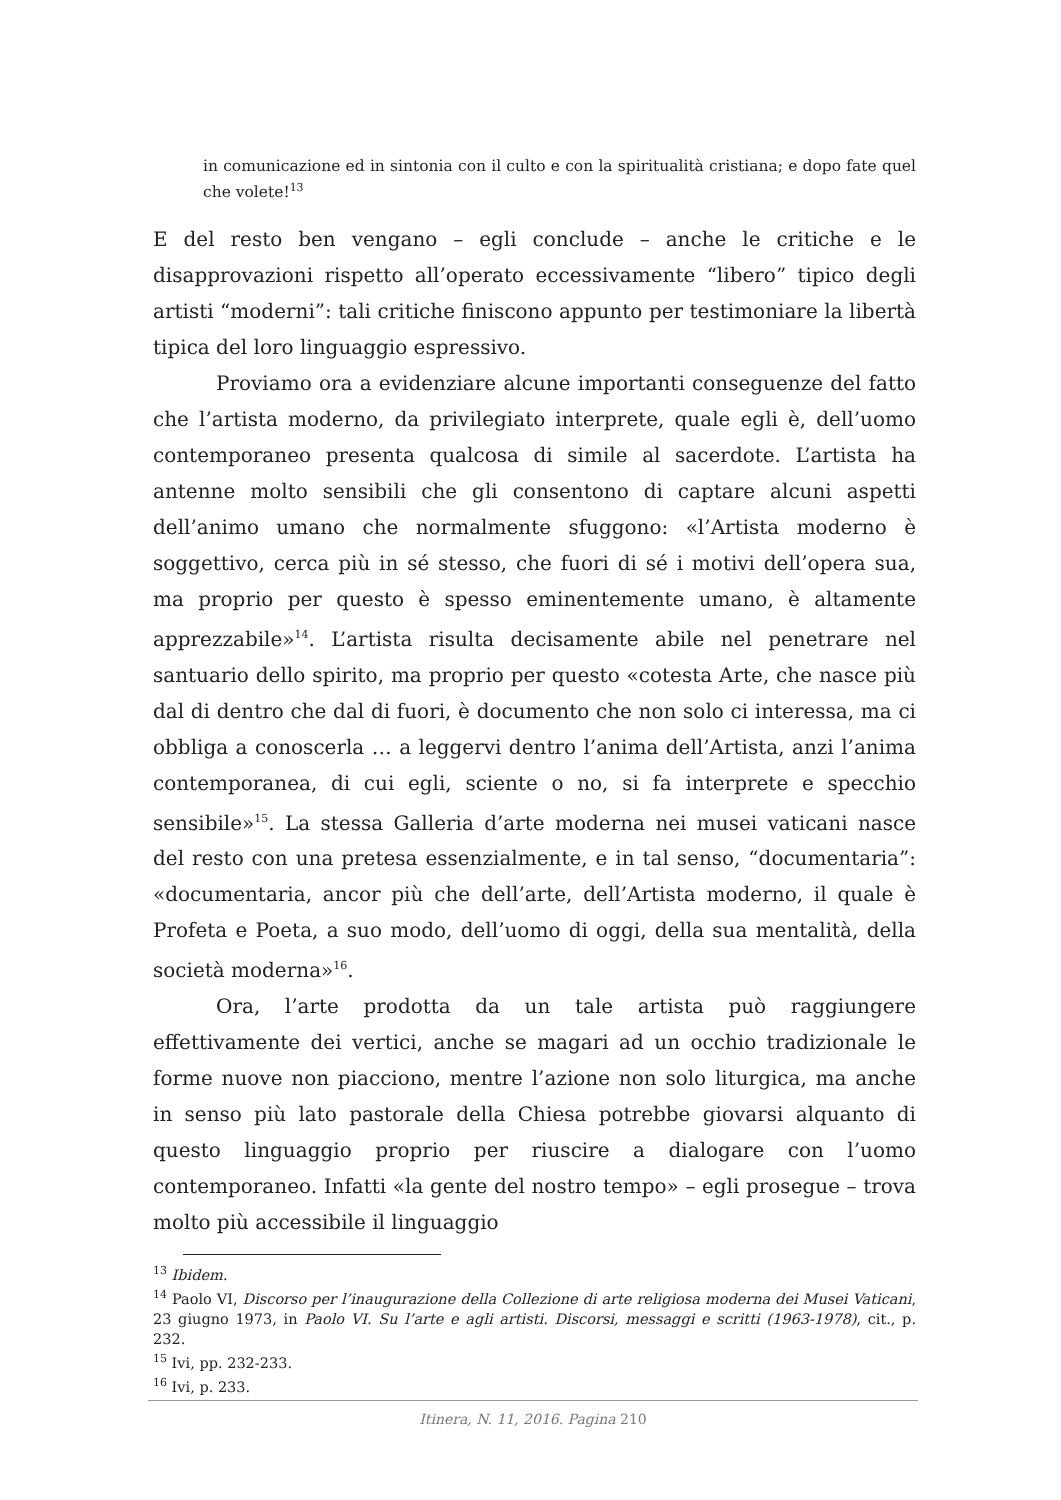in comunicazione ed in sintonia con il culto e con la spiritualità cristiana; e dopo fate quel che volete!<sup>13</sup>
E del resto ben vengano – egli conclude – anche le critiche e le disapprovazioni rispetto all’operato eccessivamente “libero” tipico degli artisti “moderni”: tali critiche finiscono appunto per testimoniare la libertà tipica del loro linguaggio espressivo.
Proviamo ora a evidenziare alcune importanti conseguenze del fatto che l’artista moderno, da privilegiato interprete, quale egli è, dell’uomo contemporaneo presenta qualcosa di simile al sacerdote. L’artista ha antenne molto sensibili che gli consentono di captare alcuni aspetti dell’animo umano che normalmente sfuggono: «l’Artista moderno è soggettivo, cerca più in sé stesso, che fuori di sé i motivi dell’opera sua, ma proprio per questo è spesso eminentemente umano, è altamente apprezzabile»<sup>14</sup>. L’artista risulta decisamente abile nel penetrare nel santuario dello spirito, ma proprio per questo «cotesta Arte, che nasce più dal di dentro che dal di fuori, è documento che non solo ci interessa, ma ci obbliga a conoscerla … a leggervi dentro l’anima dell’Artista, anzi l’anima contemporanea, di cui egli, sciente o no, si fa interprete e specchio sensibile»<sup>15</sup>. La stessa Galleria d’arte moderna nei musei vaticani nasce del resto con una pretesa essenzialmente, e in tal senso, “documentaria”: «documentaria, ancor più che dell’arte, dell’Artista moderno, il quale è Profeta e Poeta, a suo modo, dell’uomo di oggi, della sua mentalità, della società moderna»<sup>16</sup>.
Ora, l’arte prodotta da un tale artista può raggiungere effettivamente dei vertici, anche se magari ad un occhio tradizionale le forme nuove non piacciono, mentre l’azione non solo liturgica, ma anche in senso più lato pastorale della Chiesa potrebbe giovarsi alquanto di questo linguaggio proprio per riuscire a dialogare con l’uomo contemporaneo. Infatti «la gente del nostro tempo» – egli prosegue – trova molto più accessibile il linguaggio
<sup>13</sup> Ibidem.
<sup>14</sup> Paolo VI, Discorso per l’inaugurazione della Collezione di arte religiosa moderna dei Musei Vaticani, 23 giugno 1973, in Paolo VI. Su l’arte e agli artisti. Discorsi, messaggi e scritti (1963-1978), cit., p. 232.
<sup>15</sup> Ivi, pp. 232-233.
<sup>16</sup> Ivi, p. 233.
Itinera, N. 11, 2016. Pagina 210